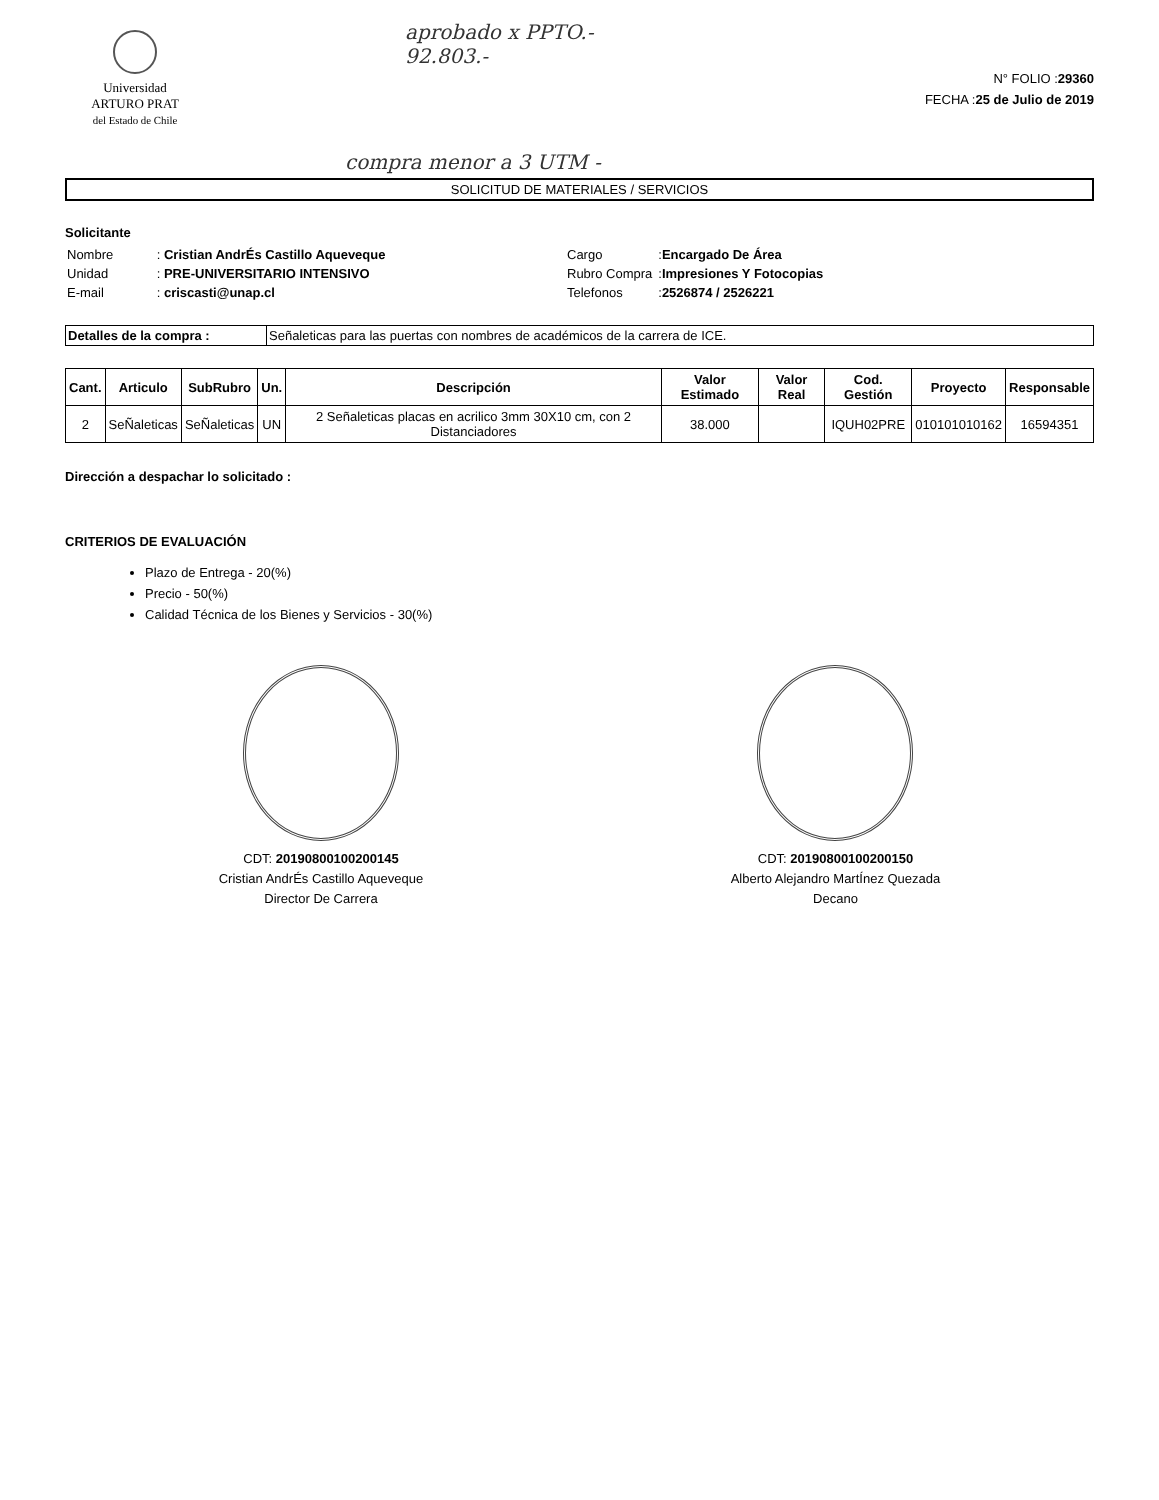Universidad
ARTURO PRAT
del Estado de Chile
aprobado x PPTO.-
92.803.-
N° FOLIO :29360
FECHA :25 de Julio de 2019
compra menor a 3 UTM -
SOLICITUD DE MATERIALES / SERVICIOS
Solicitante
| Nombre | : Cristian AndrÉs Castillo Aqueveque |
| Unidad | : PRE-UNIVERSITARIO INTENSIVO |
| E-mail | : criscasti@unap.cl |
| Cargo | : Encargado De Área |
| Rubro Compra | : Impresiones Y Fotocopias |
| Telefonos | : 2526874 / 2526221 |
Detalles de la compra : Señaleticas para las puertas con nombres de académicos de la carrera de ICE.
| Cant. | Articulo | SubRubro | Un. | Descripción | Valor Estimado | Valor Real | Cod. Gestión | Proyecto | Responsable |
| --- | --- | --- | --- | --- | --- | --- | --- | --- | --- |
| 2 | SeÑaleticas | SeÑaleticas | UN | 2 Señaleticas placas en acrilico 3mm 30X10 cm, con 2 Distanciadores | 38.000 | | IQUH02PRE | 010101010162 | 16594351 |
Dirección a despachar lo solicitado :
CRITERIOS DE EVALUACIÓN
Plazo de Entrega - 20(%)
Precio - 50(%)
Calidad Técnica de los Bienes y Servicios - 30(%)
CDT: 20190800100200145
Cristian AndrÉs Castillo Aqueveque
Director De Carrera
CDT: 20190800100200150
Alberto Alejandro MartÍnez Quezada
Decano